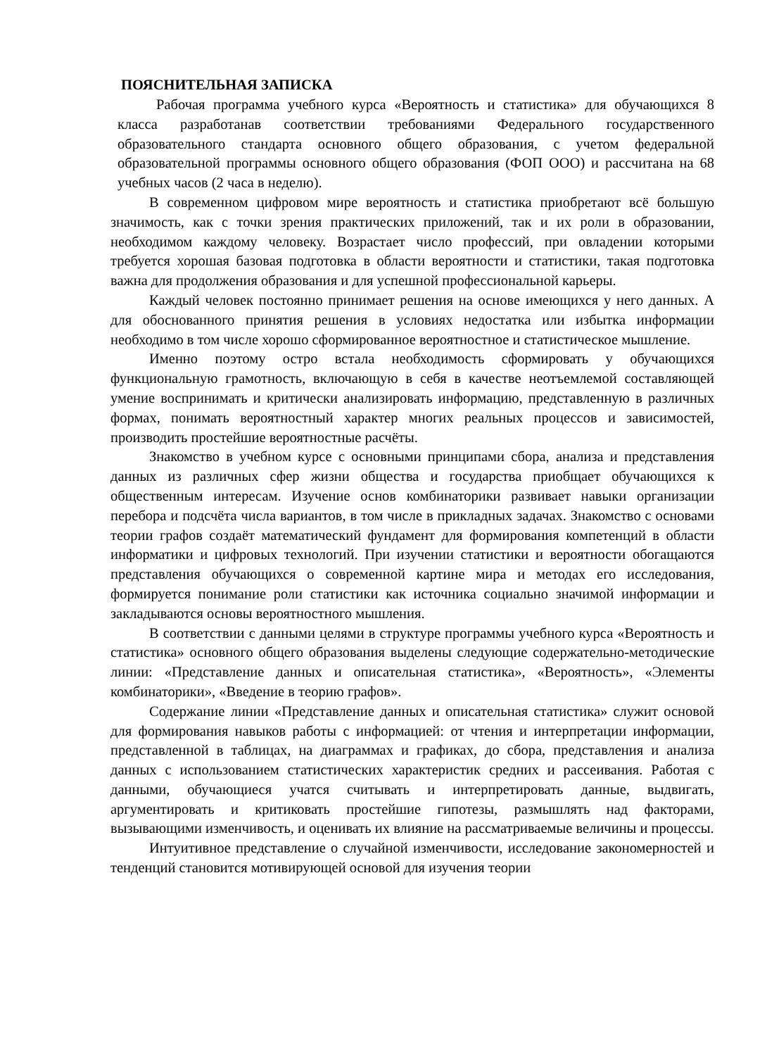ПОЯСНИТЕЛЬНАЯ ЗАПИСКА
Рабочая программа учебного курса «Вероятность и статистика» для обучающихся 8 класса разработанав соответствии требованиями Федерального государственного образовательного стандарта основного общего образования, с учетом федеральной образовательной программы основного общего образования (ФОП ООО) и рассчитана на 68 учебных часов (2 часа в неделю).
В современном цифровом мире вероятность и статистика приобретают всё большую значимость, как с точки зрения практических приложений, так и их роли в образовании, необходимом каждому человеку. Возрастает число профессий, при овладении которыми требуется хорошая базовая подготовка в области вероятности и статистики, такая подготовка важна для продолжения образования и для успешной профессиональной карьеры.
Каждый человек постоянно принимает решения на основе имеющихся у него данных. А для обоснованного принятия решения в условиях недостатка или избытка информации необходимо в том числе хорошо сформированное вероятностное и статистическое мышление.
Именно поэтому остро встала необходимость сформировать у обучающихся функциональную грамотность, включающую в себя в качестве неотъемлемой составляющей умение воспринимать и критически анализировать информацию, представленную в различных формах, понимать вероятностный характер многих реальных процессов и зависимостей, производить простейшие вероятностные расчёты.
Знакомство в учебном курсе с основными принципами сбора, анализа и представления данных из различных сфер жизни общества и государства приобщает обучающихся к общественным интересам. Изучение основ комбинаторики развивает навыки организации перебора и подсчёта числа вариантов, в том числе в прикладных задачах. Знакомство с основами теории графов создаёт математический фундамент для формирования компетенций в области информатики и цифровых технологий. При изучении статистики и вероятности обогащаются представления обучающихся о современной картине мира и методах его исследования, формируется понимание роли статистики как источника социально значимой информации и закладываются основы вероятностного мышления.
В соответствии с данными целями в структуре программы учебного курса «Вероятность и статистика» основного общего образования выделены следующие содержательно-методические линии: «Представление данных и описательная статистика», «Вероятность», «Элементы комбинаторики», «Введение в теорию графов».
Содержание линии «Представление данных и описательная статистика» служит основой для формирования навыков работы с информацией: от чтения и интерпретации информации, представленной в таблицах, на диаграммах и графиках, до сбора, представления и анализа данных с использованием статистических характеристик средних и рассеивания. Работая с данными, обучающиеся учатся считывать и интерпретировать данные, выдвигать, аргументировать и критиковать простейшие гипотезы, размышлять над факторами, вызывающими изменчивость, и оценивать их влияние на рассматриваемые величины и процессы.
Интуитивное представление о случайной изменчивости, исследование закономерностей и тенденций становится мотивирующей основой для изучения теории